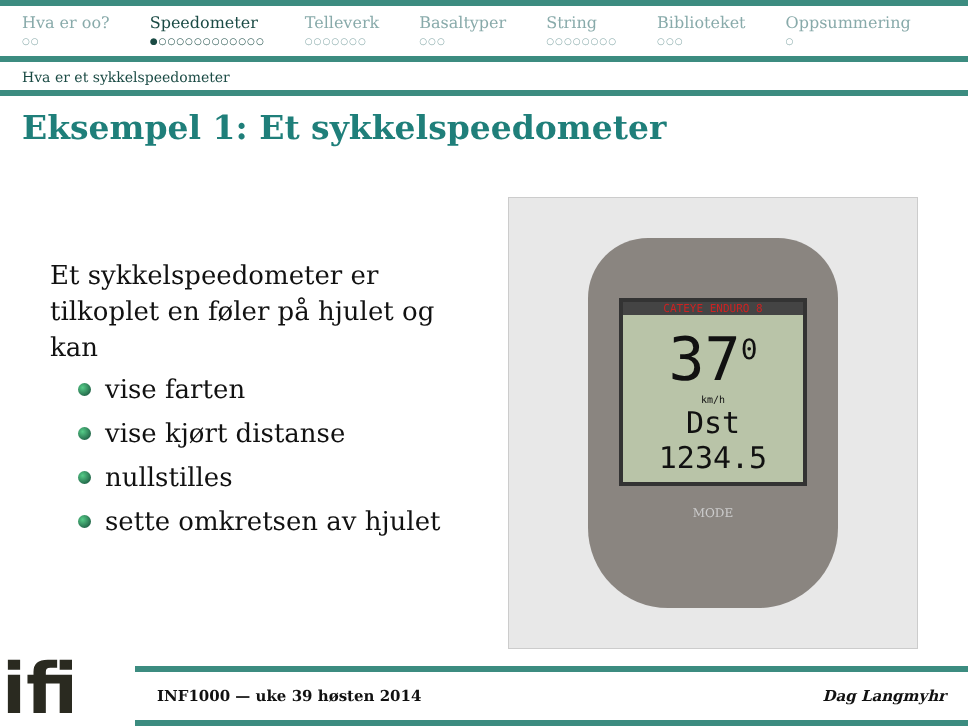Hva er oo?
○○
Speedometer
●○○○○○○○○○○○○
Telleverk
○○○○○○○
Basaltyper
○○○
String
○○○○○○○○
Biblioteket
○○○
Oppsummering
○
Hva er et sykkelspeedometer
Eksempel 1: Et sykkelspeedometer
Et sykkelspeedometer er tilkoplet en føler på hjulet og kan
vise farten
vise kjørt distanse
nullstilles
sette omkretsen av hjulet
CATEYE ENDURO 8
37<sup>0</sup>
km/h
Dst 1234.5
MODE
ifi
INF1000 — uke 39 høsten 2014 Dag Langmyhr